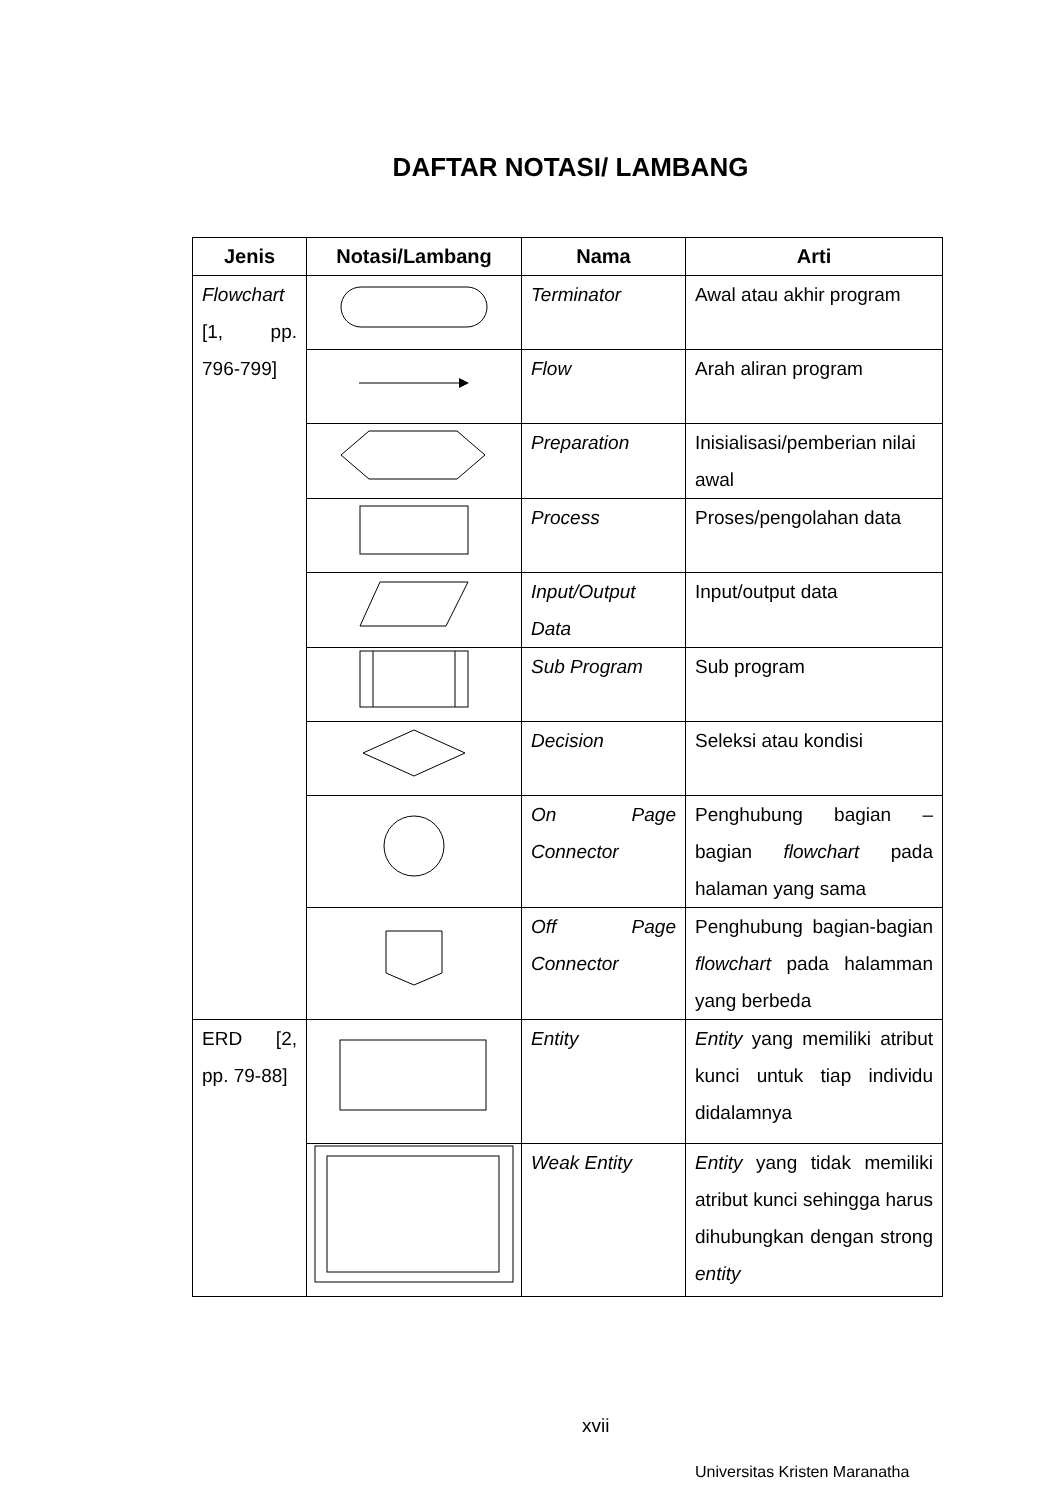DAFTAR NOTASI/ LAMBANG
| Jenis | Notasi/Lambang | Nama | Arti |
| --- | --- | --- | --- |
| Flowchart [1, pp. 796-799] | | Terminator | Awal atau akhir program |
| | | Flow | Arah aliran program |
| | | Preparation | Inisialisasi/pemberian nilai awal |
| | | Process | Proses/pengolahan data |
| | | Input/Output Data | Input/output data |
| | | Sub Program | Sub program |
| | | Decision | Seleksi atau kondisi |
| | | On Page Connector | Penghubung bagian – bagian flowchart pada halaman yang sama |
| | | Off Page Connector | Penghubung bagian-bagian flowchart pada halamman yang berbeda |
| ERD [2, pp. 79-88] | | Entity | Entity yang memiliki atribut kunci untuk tiap individu didalamnya |
| | | Weak Entity | Entity yang tidak memiliki atribut kunci sehingga harus dihubungkan dengan strong entity |
xvii
Universitas Kristen Maranatha